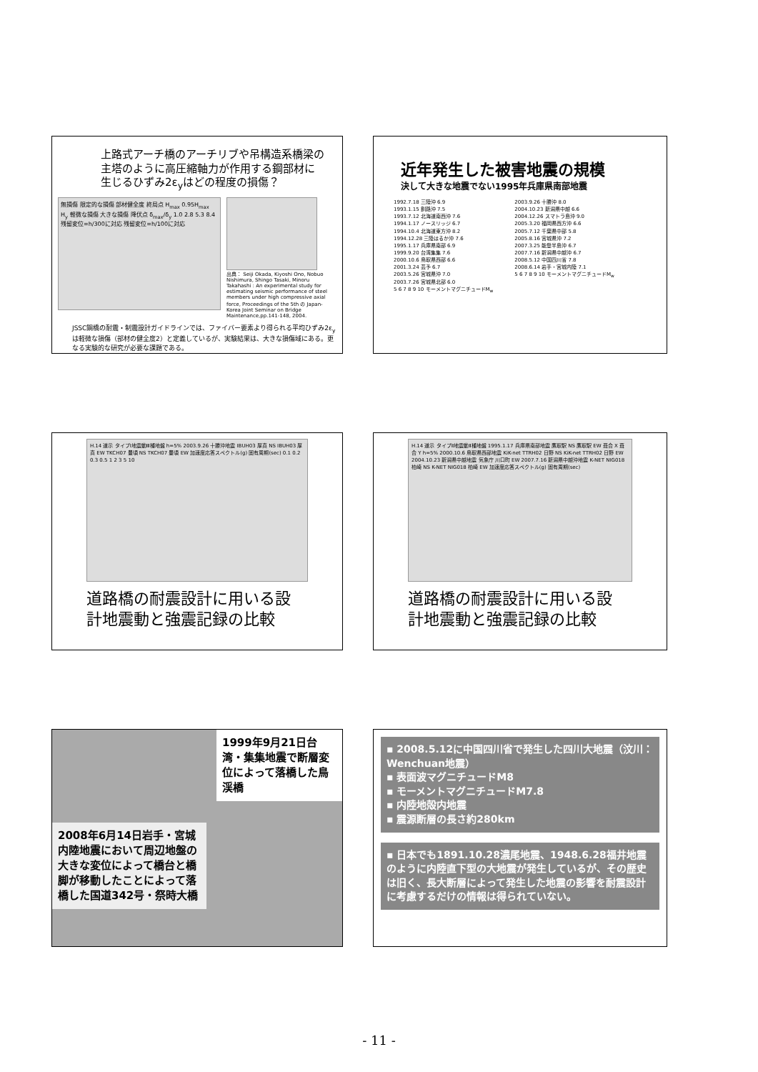上路式アーチ橋のアーチリブや吊構造系橋梁の
主塔のように高圧縮軸力が作用する鋼部材に
生じるひずみ2ε<sub>y</sub>はどの程度の損傷？
無損傷 限定的な損傷 部材健全度 終局点 H<sub>max</sub> 0.95H<sub>max</sub> H<sub>y</sub> 軽微な損傷 大きな損傷 降伏点 δ<sub>max</sub>/δ<sub>y</sub> 1.0 2.8 5.3 8.4 残留変位=h/300に対応 残留変位=h/100に対応
出典： Seiji Okada, Kiyoshi Ono, Nobuo Nishimura, Shingo Tasaki, Minoru Takahashi : An experimental study for estimating seismic performance of steel members under high compressive axial force, Proceedings of the 5th の Japan-Korea Joint Seminar on Bridge Maintenance,pp.141-148, 2004.
JSSC鋼橋の耐震・制震設計ガイドラインでは、ファイバー要素より得られる平均ひずみ2ε<sub>y</sub>は軽微な損傷（部材の健全度2）と定義しているが、実験結果は、大きな損傷域にある。更なる実験的な研究が必要な課題である。
近年発生した被害地震の規模
決して大きな地震でない1995年兵庫県南部地震
1992.7.18 三陸沖 6.9
1993.1.15 釧路沖 7.5
1993.7.12 北海道南西沖 7.6
1994.1.17 ノースリッジ 6.7
1994.10.4 北海道東方沖 8.2
1994.12.28 三陸はるか沖 7.6
1995.1.17 兵庫県南部 6.9
1999.9.20 台湾集集 7.6
2000.10.6 鳥取県西部 6.6
2001.3.24 芸予 6.7
2003.5.26 宮城県沖 7.0
2003.7.26 宮城県北部 6.0
5 6 7 8 9 10 モーメントマグニチュードM<sub>w</sub>
2003.9.26 十勝沖 8.0
2004.10.23 新潟県中越 6.6
2004.12.26 スマトラ島沖 9.0
2005.3.20 福岡県西方沖 6.6
2005.7.12 千葉県中部 5.8
2005.8.16 宮城県沖 7.2
2007.3.25 能登半島沖 6.7
2007.7.16 新潟県中越沖 6.7
2008.5.12 中国四川省 7.8
2008.6.14 岩手・宮城内陸 7.1
5 6 7 8 9 10 モーメントマグニチュードM<sub>w</sub>
H.14 道示 タイプⅠ地震動Ⅲ種地盤 h=5% 2003.9.26 十勝沖地震 IBUH03 厚真 NS IBUH03 厚真 EW TKCH07 豊頃 NS TKCH07 豊頃 EW 加速度応答スペクトル(g) 固有周期(sec) 0.1 0.2 0.3 0.5 1 2 3 5 10
道路橋の耐震設計に用いる設
計地震動と強震記録の比較
H.14 道示 タイプⅡ地震動Ⅱ種地盤 1995.1.17 兵庫県南部地震 鷹取駅 NS 鷹取駅 EW 葺合 X 葺合 Y h=5% 2000.10.6 鳥取県西部地震 KiK-net TTRH02 日野 NS KiK-net TTRH02 日野 EW 2004.10.23 新潟県中越地震 気象庁 川口町 EW 2007.7.16 新潟県中越沖地震 K-NET NIG018 柏崎 NS K-NET NIG018 柏崎 EW 加速度応答スペクトル(g) 固有周期(sec)
道路橋の耐震設計に用いる設
計地震動と強震記録の比較
1999年9月21日台湾・集集地震で断層変位によって落橋した鳥渓橋
2008年6月14日岩手・宮城内陸地震において周辺地盤の大きな変位によって橋台と橋脚が移動したことによって落橋した国道342号・祭時大橋
▪ 2008.5.12に中国四川省で発生した四川大地震（汶川：Wenchuan地震）
▪ 表面波マグニチュードM8
▪ モーメントマグニチュードM7.8
▪ 内陸地殻内地震
▪ 震源断層の長さ約280km
▪ 日本でも1891.10.28濃尾地震、1948.6.28福井地震のように内陸直下型の大地震が発生しているが、その歴史は旧く、長大断層によって発生した地震の影響を耐震設計に考慮するだけの情報は得られていない。
- 11 -